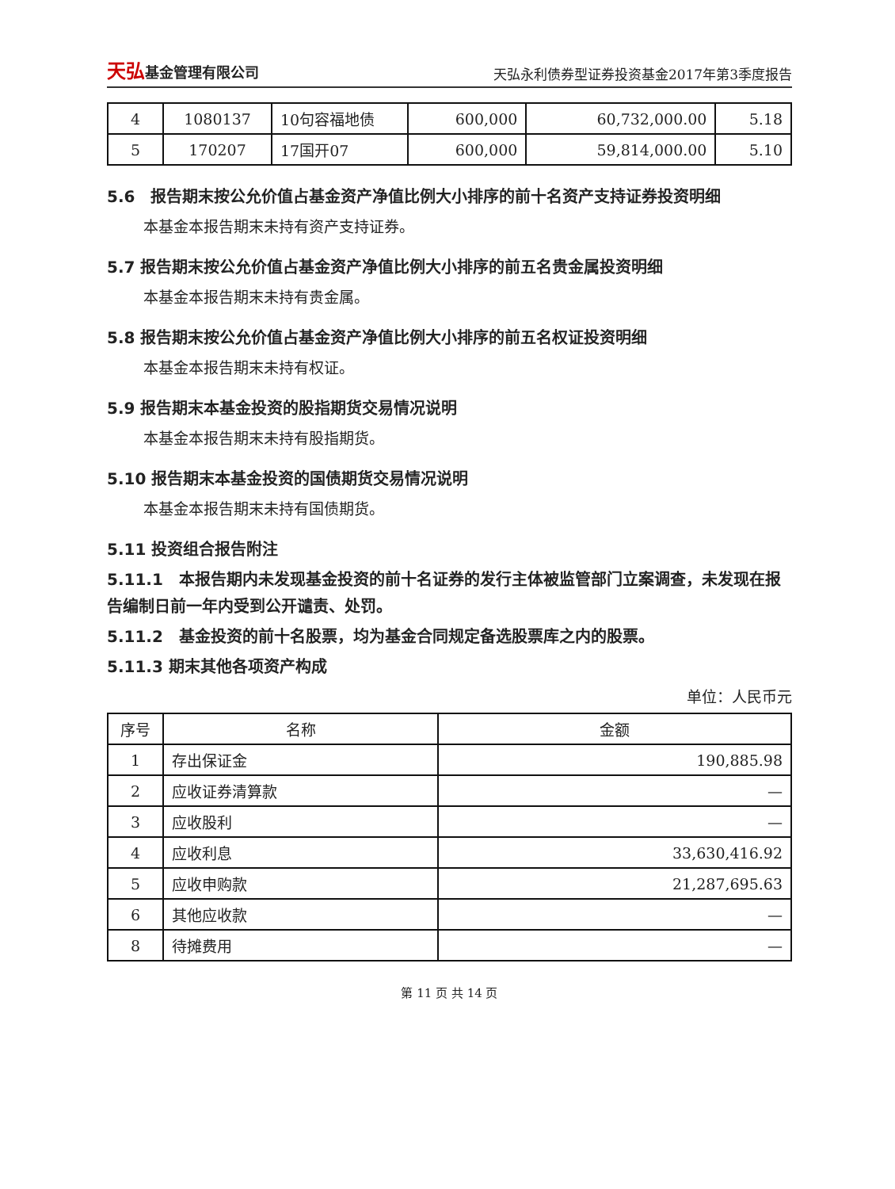天弘基金管理有限公司
天弘永利债券型证券投资基金2017年第3季度报告
| 4 | 1080137 | 10句容福地债 | 600,000 | 60,732,000.00 | 5.18 |
| 5 | 170207 | 17国开07 | 600,000 | 59,814,000.00 | 5.10 |
5.6　报告期末按公允价值占基金资产净值比例大小排序的前十名资产支持证券投资明细
本基金本报告期末未持有资产支持证券。
5.7 报告期末按公允价值占基金资产净值比例大小排序的前五名贵金属投资明细
本基金本报告期末未持有贵金属。
5.8 报告期末按公允价值占基金资产净值比例大小排序的前五名权证投资明细
本基金本报告期末未持有权证。
5.9 报告期末本基金投资的股指期货交易情况说明
本基金本报告期末未持有股指期货。
5.10 报告期末本基金投资的国债期货交易情况说明
本基金本报告期末未持有国债期货。
5.11 投资组合报告附注
5.11.1　本报告期内未发现基金投资的前十名证券的发行主体被监管部门立案调查，未发现在报告编制日前一年内受到公开谴责、处罚。
5.11.2　基金投资的前十名股票，均为基金合同规定备选股票库之内的股票。
5.11.3 期末其他各项资产构成
单位：人民币元
| 序号 | 名称 | 金额 |
| --- | --- | --- |
| 1 | 存出保证金 | 190,885.98 |
| 2 | 应收证券清算款 | — |
| 3 | 应收股利 | — |
| 4 | 应收利息 | 33,630,416.92 |
| 5 | 应收申购款 | 21,287,695.63 |
| 6 | 其他应收款 | — |
| 8 | 待摊费用 | — |
第 11 页 共 14 页